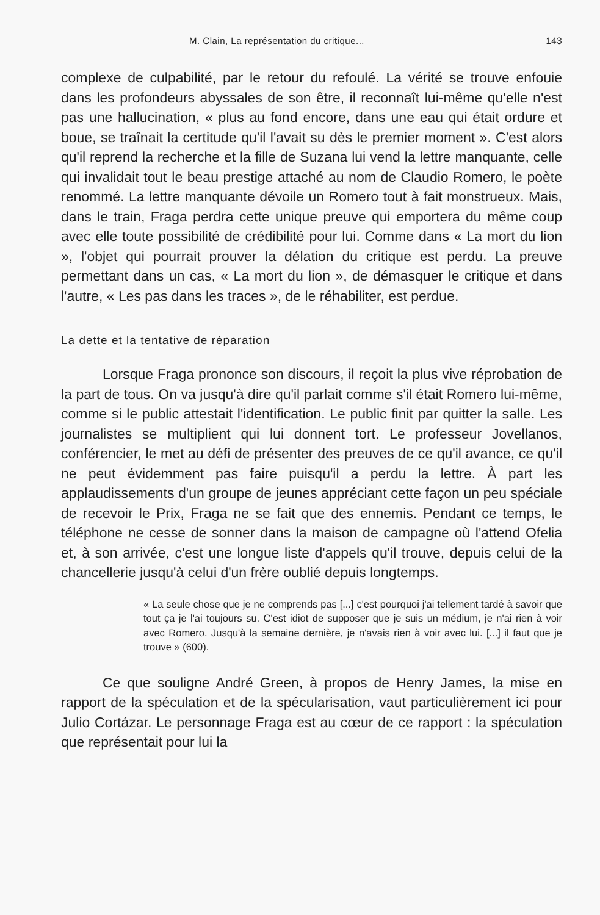M. Clain, La représentation du critique... 143
complexe de culpabilité, par le retour du refoulé. La vérité se trouve enfouie dans les profondeurs abyssales de son être, il reconnaît lui-même qu'elle n'est pas une hallucination, « plus au fond encore, dans une eau qui était ordure et boue, se traînait la certitude qu'il l'avait su dès le premier moment ». C'est alors qu'il reprend la recherche et la fille de Suzana lui vend la lettre manquante, celle qui invalidait tout le beau prestige attaché au nom de Claudio Romero, le poète renommé. La lettre manquante dévoile un Romero tout à fait monstrueux. Mais, dans le train, Fraga perdra cette unique preuve qui emportera du même coup avec elle toute possibilité de crédibilité pour lui. Comme dans « La mort du lion », l'objet qui pourrait prouver la délation du critique est perdu. La preuve permettant dans un cas, « La mort du lion », de démasquer le critique et dans l'autre, « Les pas dans les traces », de le réhabiliter, est perdue.
La dette et la tentative de réparation
Lorsque Fraga prononce son discours, il reçoit la plus vive réprobation de la part de tous. On va jusqu'à dire qu'il parlait comme s'il était Romero lui-même, comme si le public attestait l'identification. Le public finit par quitter la salle. Les journalistes se multiplient qui lui donnent tort. Le professeur Jovellanos, conférencier, le met au défi de présenter des preuves de ce qu'il avance, ce qu'il ne peut évidemment pas faire puisqu'il a perdu la lettre. À part les applaudissements d'un groupe de jeunes appréciant cette façon un peu spéciale de recevoir le Prix, Fraga ne se fait que des ennemis. Pendant ce temps, le téléphone ne cesse de sonner dans la maison de campagne où l'attend Ofelia et, à son arrivée, c'est une longue liste d'appels qu'il trouve, depuis celui de la chancellerie jusqu'à celui d'un frère oublié depuis longtemps.
« La seule chose que je ne comprends pas [...] c'est pourquoi j'ai tellement tardé à savoir que tout ça je l'ai toujours su. C'est idiot de supposer que je suis un médium, je n'ai rien à voir avec Romero. Jusqu'à la semaine dernière, je n'avais rien à voir avec lui. [...] il faut que je trouve » (600).
Ce que souligne André Green, à propos de Henry James, la mise en rapport de la spéculation et de la spécularisation, vaut particulièrement ici pour Julio Cortázar. Le personnage Fraga est au cœur de ce rapport : la spéculation que représentait pour lui la